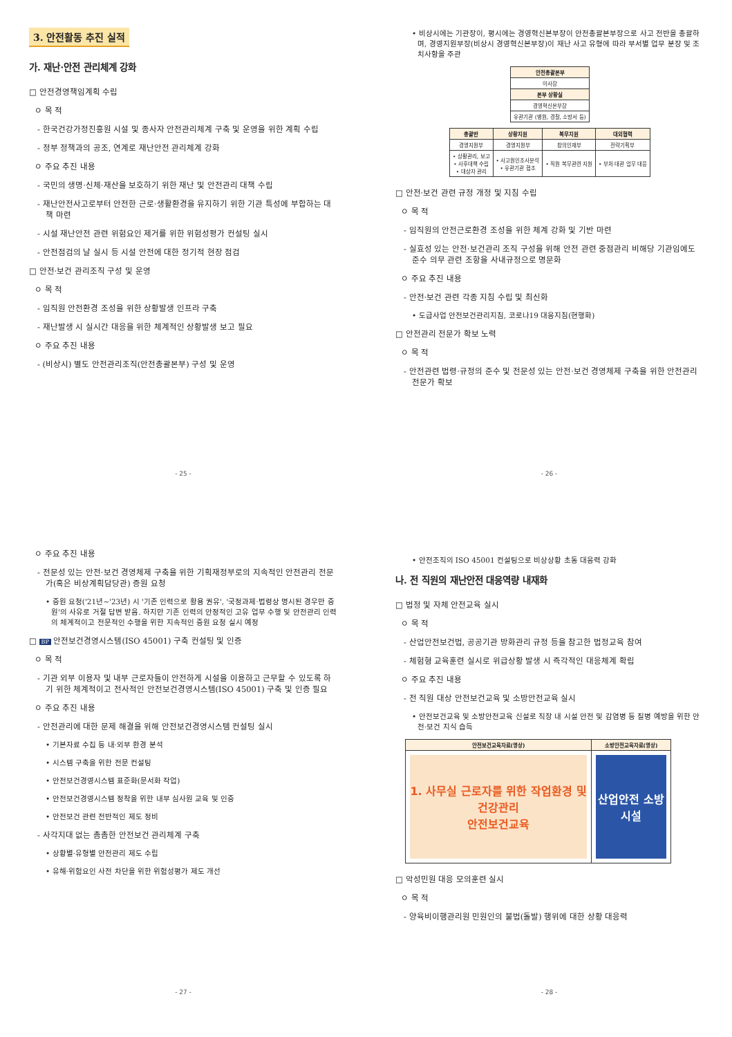3. 안전활동 추진 실적
가. 재난·안전 관리체계 강화
□ 안전경영책임계획 수립
ㅇ 목 적
- 한국건강가정진흥원 시설 및 종사자 안전관리체계 구축 및 운영을 위한 계획 수립
- 정부 정책과의 공조, 연계로 재난안전 관리체계 강화
ㅇ 주요 추진 내용
- 국민의 생명·신체·재산을 보호하기 위한 재난 및 안전관리 대책 수립
- 재난안전사고로부터 안전한 근로·생활환경을 유지하기 위한 기관 특성에 부합하는 대책 마련
- 시설 재난안전 관련 위험요인 제거를 위한 위험성평가 컨설팅 실시
- 안전점검의 날 실시 등 시설 안전에 대한 정기적 현장 점검
□ 안전·보건 관리조직 구성 및 운영
ㅇ 목 적
- 임직원 안전환경 조성을 위한 상황발생 인프라 구축
- 재난발생 시 실시간 대응을 위한 체계적인 상황발생 보고 필요
ㅇ 주요 추진 내용
- (비상시) 별도 안전관리조직(안전총괄본부) 구성 및 운영
- 25 -
• 비상시에는 기관장이, 평시에는 경영혁신본부장이 안전총괄본부장으로 사고 전반을 총괄하며, 경영지원부장(비상시 경영혁신본부장)이 재난 사고 유형에 따라 부서별 업무 분장 및 조치사항을 주관
| 안전총괄본부 |
| --- |
| 이사장 |
| 본부 상황실 |
| 경영혁신본부장 |
| 유관기관 (병원, 경찰, 소방서 등) |
| 총괄반 | 상황지원 | 복무지원 | 대외협력 |
| --- | --- | --- | --- |
| 경영지원부 | 경영지원부 | 창의인재부 | 전략기획부 |
| • 상황관리, 보고 • 사후대책 수립 • 대상자 관리 | • 사고원인조사분석 • 유관기관 협조 | • 직원 복무관련 지원 | • 부처·대관 업무 대응 |
□ 안전·보건 관련 규정 개정 및 지침 수립
ㅇ 목 적
- 임직원의 안전근로환경 조성을 위한 체계 강화 및 기반 마련
- 실효성 있는 안전·보건관리 조직 구성을 위해 안전 관련 중점관리 비해당 기관임에도 준수 의무 관련 조항을 사내규정으로 명문화
ㅇ 주요 추진 내용
- 안전·보건 관련 각종 지침 수립 및 최신화
• 도급사업 안전보건관리지침, 코로나19 대응지침(현행화)
□ 안전관리 전문가 확보 노력
ㅇ 목 적
- 안전관련 법령·규정의 준수 및 전문성 있는 안전·보건 경영체제 구축을 위한 안전관리 전문가 확보
- 26 -
ㅇ 주요 추진 내용
- 전문성 있는 안전·보건 경영체제 구축을 위한 기획재정부로의 지속적인 안전관리 전문가(혹은 비상계획담당관) 증원 요청
• 증원 요청('21년~'23년) 시 '기존 인력으로 활용 권유', '국정과제·법령상 명시된 경우만 증원'의 사유로 거절 답변 받음. 하지만 기존 인력의 안정적인 고유 업무 수행 및 안전관리 인력의 체계적이고 전문적인 수행을 위한 지속적인 증원 요청 실시 예정
□ BP 안전보건경영시스템(ISO 45001) 구축 컨설팅 및 인증
ㅇ 목 적
- 기관 외부 이용자 및 내부 근로자들이 안전하게 시설을 이용하고 근무할 수 있도록 하기 위한 체계적이고 전사적인 안전보건경영시스템(ISO 45001) 구축 및 인증 필요
ㅇ 주요 추진 내용
- 안전관리에 대한 문제 해결을 위해 안전보건경영시스템 컨설팅 실시
• 기본자료 수집 등 내·외부 환경 분석
• 시스템 구축을 위한 전문 컨설팅
• 안전보건경영시스템 표준화(문서화 작업)
• 안전보건경영시스템 정착을 위한 내부 심사원 교육 및 인증
• 안전보건 관련 전반적인 제도 정비
- 사각지대 없는 촘촘한 안전보건 관리체계 구축
• 상황별·유형별 안전관리 제도 수립
• 유해·위험요인 사전 차단을 위한 위험성평가 제도 개선
- 27 -
• 안전조직의 ISO 45001 컨설팅으로 비상상황 초동 대응력 강화
나. 전 직원의 재난안전 대응역량 내재화
□ 법정 및 자체 안전교육 실시
ㅇ 목 적
- 산업안전보건법, 공공기관 방화관리 규정 등을 참고한 법정교육 참여
- 체험형 교육훈련 실시로 위급상황 발생 시 즉각적인 대응체계 확립
ㅇ 주요 추진 내용
- 전 직원 대상 안전보건교육 및 소방안전교육 실시
• 안전보건교육 및 소방안전교육 신설로 직장 내 시설 안전 및 감염병 등 질병 예방을 위한 안전·보건 지식 습득
| 안전보건교육자료(영상) | 소방안전교육자료(영상) |
| --- | --- |
| 1. 사무실 근로자를 위한 작업환경 및 건강관리 안전보건교육 | 산업안전 소방시설 |
□ 악성민원 대응 모의훈련 실시
ㅇ 목 적
- 양육비이행관리원 민원인의 불법(돌발) 행위에 대한 상황 대응력
- 28 -